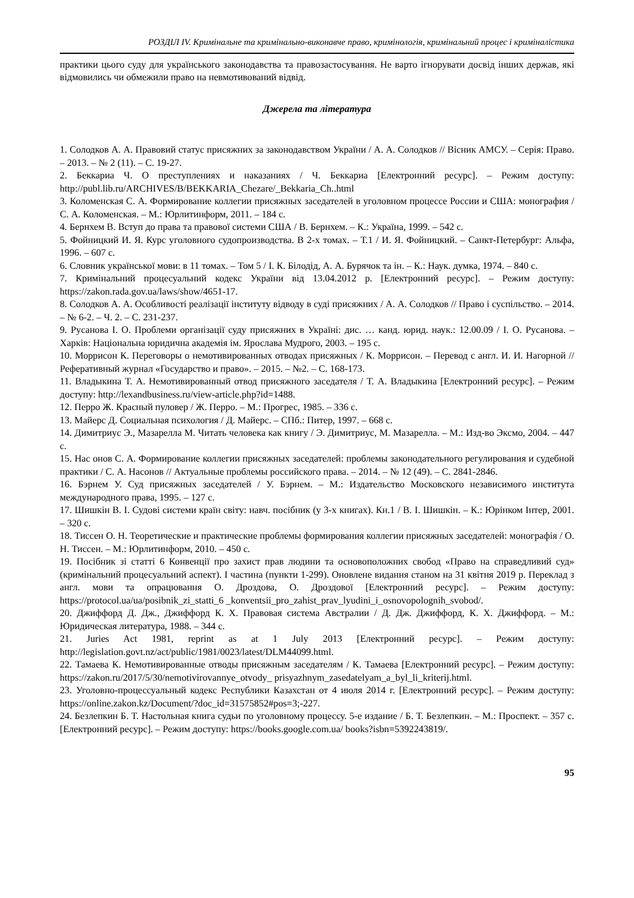РОЗДІЛ IV. Кримінальне та кримінально-виконавче право, кримінологія, кримінальний процес і криміналістика
практики цього суду для українського законодавства та правозастосування. Не варто ігнорувати досвід інших держав, які відмовились чи обмежили право на невмотивований відвід.
Джерела та література
1. Солодков А. А. Правовий статус присяжних за законодавством України / А. А. Солодков // Вісник АМСУ. – Серія: Право. – 2013. – № 2 (11). – С. 19-27.
2. Беккариа Ч. О преступлениях и наказаниях / Ч. Беккариа [Електронний ресурс]. – Режим доступу: http://publ.lib.ru/ARCHIVES/B/BEKKARIA_Chezare/_Bekkaria_Ch..html
3. Коломенская С. А. Формирование коллегии присяжных заседателей в уголовном процессе России и США: монография / С. А. Коломенская. – М.: Юрлитинформ, 2011. – 184 с.
4. Бернхем В. Вступ до права та правової системи США / В. Бернхем. – К.: Україна, 1999. – 542 с.
5. Фойницкий И. Я. Курс уголовного судопроизводства. В 2-х томах. – Т.1 / И. Я. Фойницкий. – Санкт-Петербург: Альфа, 1996. – 607 с.
6. Словник української мови: в 11 томах. – Том 5 / І. К. Білодід, А. А. Бурячок та ін. – К.: Наук. думка, 1974. – 840 с.
7. Кримінальний процесуальний кодекс України від 13.04.2012 р. [Електронний ресурс]. – Режим доступу: https://zakon.rada.gov.ua/laws/show/4651-17.
8. Солодков А. А. Особливості реалізації інституту відводу в суді присяжних / А. А. Солодков // Право і суспільство. – 2014. – № 6-2. – Ч. 2. – С. 231-237.
9. Русанова І. О. Проблеми організації суду присяжних в Україні: дис. … канд. юрид. наук.: 12.00.09 / І. О. Русанова. – Харків: Національна юридична академія ім. Ярослава Мудрого, 2003. – 195 с.
10. Моррисон К. Переговоры о немотивированных отводах присяжных / К. Моррисон. – Перевод с англ. И. И. Нагорной // Реферативный журнал «Государство и право». – 2015. – №2. – С. 168-173.
11. Владыкина Т. А. Немотивированный отвод присяжного заседателя / Т. А. Владыкина [Електронний ресурс]. – Режим доступу: http://lexandbusiness.ru/view-article.php?id=1488.
12. Перро Ж. Красный пуловер / Ж. Перро. – М.: Прогрес, 1985. – 336 с.
13. Майерс Д. Социальная психология / Д. Майерс. – СПб.: Питер, 1997. – 668 с.
14. Димитриус Э., Мазарелла М. Читать человека как книгу / Э. Димитриус, М. Мазарелла. – М.: Изд-во Эксмо, 2004. – 447 с.
15. Нас онов С. А. Формирование коллегии присяжных заседателей: проблемы законодательного регулирования и судебной практики / С. А. Насонов // Актуальные проблемы российского права. – 2014. – № 12 (49). – С. 2841-2846.
16. Бэрнем У. Суд присяжных заседателей / У. Бэрнем. – М.: Издательство Московского независимого института международного права, 1995. – 127 с.
17. Шишкін В. І. Судові системи країн світу: навч. посібник (у 3-х книгах). Кн.1 / В. І. Шишкін. – К.: Юрінком Інтер, 2001. – 320 с.
18. Тиссен О. Н. Теоретические и практические проблемы формирования коллегии присяжных заседателей: монографія / О. Н. Тиссен. – М.: Юрлитинформ, 2010. – 450 с.
19. Посібник зі статті 6 Конвенції про захист прав людини та основоположних свобод «Право на справедливий суд» (кримінальний процесуальний аспект). І частина (пункти 1-299). Оновлене видання станом на 31 квітня 2019 р. Переклад з англ. мови та опрацювання О. Дроздова, О. Дроздової [Електронний ресурс]. – Режим доступу: https://protocol.ua/ua/posibnik_zi_statti_6 _konventsii_pro_zahist_prav_lyudini_i_osnovopolognih_svobod/.
20. Джиффорд Д. Дж., Джиффорд К. Х. Правовая система Австралии / Д. Дж. Джиффорд, К. Х. Джиффорд. – М.: Юридическая литература, 1988. – 344 с.
21. Juries Act 1981, reprint as at 1 July 2013 [Електронний ресурс]. – Режим доступу: http://legislation.govt.nz/act/public/1981/0023/latest/DLM44099.html.
22. Тамаева К. Немотивированные отводы присяжным заседателям / К. Тамаева [Електронний ресурс]. – Режим доступу: https://zakon.ru/2017/5/30/nemotivirovannye_otvody_ prisyazhnym_zasedatelyam_a_byl_li_kriterij.html.
23. Уголовно-процессуальный кодекс Республики Казахстан от 4 июля 2014 г. [Електронний ресурс]. – Режим доступу: https://online.zakon.kz/Document/?doc_id=31575852#pos=3;-227.
24. Безлепкин Б. Т. Настольная книга судьи по уголовному процессу. 5-е издание / Б. Т. Безлепкин. – М.: Проспект. – 357 с. [Електронний ресурс]. – Режим доступу: https://books.google.com.ua/ books?isbn=5392243819/.
95